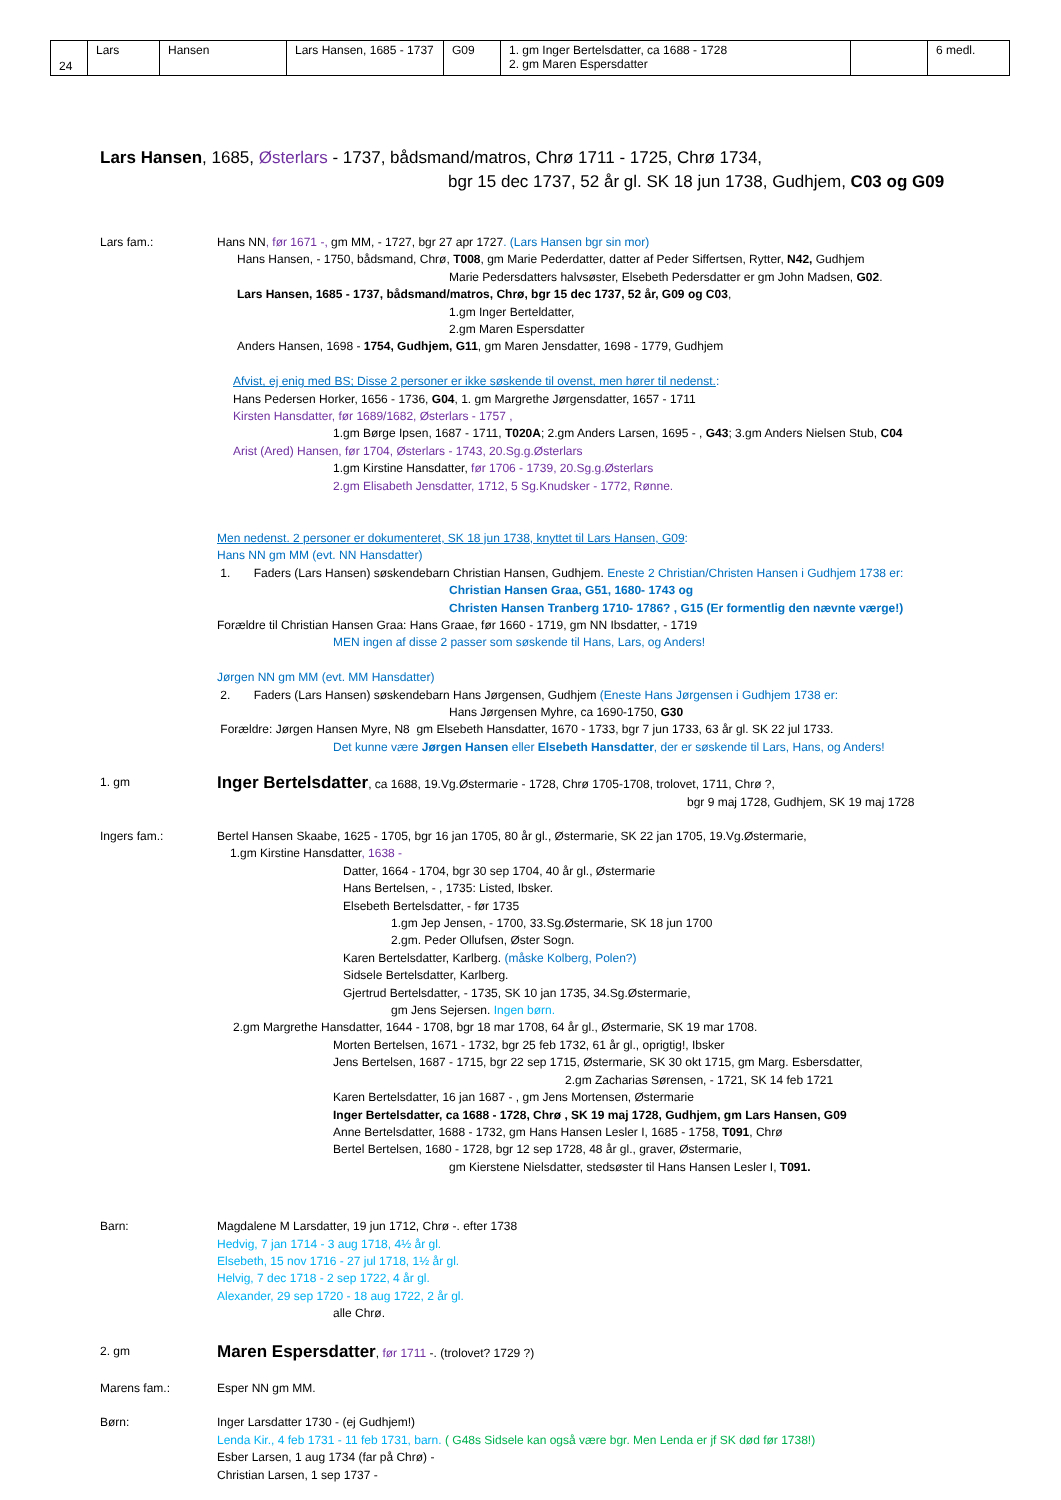| 24 | Lars | Hansen | Lars Hansen, 1685 - 1737 | G09 | 1. gm Inger Bertelsdatter, ca 1688 - 1728 2. gm Maren Espersdatter | | 6 medl. |
Lars Hansen, 1685, Østerlars - 1737, bådsmand/matros, Chrø 1711 - 1725, Chrø 1734,
bgr 15 dec 1737, 52 år gl. SK 18 jun 1738, Gudhjem, C03 og G09
Lars fam.: Hans NN, før 1671 -, gm MM, - 1727, bgr 27 apr 1727. (Lars Hansen bgr sin mor)
Hans Hansen, - 1750, bådsmand, Chrø, T008, gm Marie Pederdatter, datter af Peder Siffertsen, Rytter, N42, Gudhjem
Marie Pedersdatters halvsøster, Elsebeth Pedersdatter er gm John Madsen, G02.
Lars Hansen, 1685 - 1737, bådsmand/matros, Chrø, bgr 15 dec 1737, 52 år, G09 og C03,
1.gm Inger Berteldatter,
2.gm Maren Espersdatter
Anders Hansen, 1698 - 1754, Gudhjem, G11, gm Maren Jensdatter, 1698 - 1779, Gudhjem
Afvist, ej enig med BS; Disse 2 personer er ikke søskende til ovenst, men hører til nedenst.:
Hans Pedersen Horker, 1656 - 1736, G04, 1. gm Margrethe Jørgensdatter, 1657 - 1711
Kirsten Hansdatter, før 1689/1682, Østerlars - 1757 ,
1.gm Børge Ipsen, 1687 - 1711, T020A; 2.gm Anders Larsen, 1695 - , G43; 3.gm Anders Nielsen Stub, C04
Arist (Ared) Hansen, før 1704, Østerlars - 1743, 20.Sg.g.Østerlars
1.gm Kirstine Hansdatter, før 1706 - 1739, 20.Sg.g.Østerlars
2.gm Elisabeth Jensdatter, 1712, 5 Sg.Knudsker - 1772, Rønne.
Men nedenst. 2 personer er dokumenteret, SK 18 jun 1738, knyttet til Lars Hansen, G09:
Hans NN gm MM (evt. NN Hansdatter)
1. Faders (Lars Hansen) søskendebarn Christian Hansen, Gudhjem. Eneste 2 Christian/Christen Hansen i Gudhjem 1738 er:
Christian Hansen Graa, G51, 1680- 1743 og
Christen Hansen Tranberg 1710- 1786? , G15 (Er formentlig den nævnte værge!)
Forældre til Christian Hansen Graa: Hans Graae, før 1660 - 1719, gm NN Ibsdatter, - 1719
MEN ingen af disse 2 passer som søskende til Hans, Lars, og Anders!
Jørgen NN gm MM (evt. MM Hansdatter)
2. Faders (Lars Hansen) søskendebarn Hans Jørgensen, Gudhjem (Eneste Hans Jørgensen i Gudhjem 1738 er:
Hans Jørgensen Myhre, ca 1690-1750, G30
Forældre: Jørgen Hansen Myre, N8 gm Elsebeth Hansdatter, 1670 - 1733, bgr 7 jun 1733, 63 år gl. SK 22 jul 1733.
Det kunne være Jørgen Hansen eller Elsebeth Hansdatter, der er søskende til Lars, Hans, og Anders!
1. gm
Inger Bertelsdatter, ca 1688, 19.Vg.Østermarie - 1728, Chrø 1705-1708, trolovet, 1711, Chrø ?,
bgr 9 maj 1728, Gudhjem, SK 19 maj 1728
Ingers fam.: Bertel Hansen Skaabe, 1625 - 1705, bgr 16 jan 1705, 80 år gl., Østermarie, SK 22 jan 1705, 19.Vg.Østermarie,
1.gm Kirstine Hansdatter, 1638 -
Datter, 1664 - 1704, bgr 30 sep 1704, 40 år gl., Østermarie
Hans Bertelsen, - , 1735: Listed, Ibsker.
Elsebeth Bertelsdatter, - før 1735
1.gm Jep Jensen, - 1700, 33.Sg.Østermarie, SK 18 jun 1700
2.gm. Peder Ollufsen, Øster Sogn.
Karen Bertelsdatter, Karlberg. (måske Kolberg, Polen?)
Sidsele Bertelsdatter, Karlberg.
Gjertrud Bertelsdatter, - 1735, SK 10 jan 1735, 34.Sg.Østermarie,
gm Jens Sejersen. Ingen børn.
2.gm Margrethe Hansdatter, 1644 - 1708, bgr 18 mar 1708, 64 år gl., Østermarie, SK 19 mar 1708.
Morten Bertelsen, 1671 - 1732, bgr 25 feb 1732, 61 år gl., oprigtig!, Ibsker
Jens Bertelsen, 1687 - 1715, bgr 22 sep 1715, Østermarie, SK 30 okt 1715, gm Marg. Esbersdatter,
2.gm Zacharias Sørensen, - 1721, SK 14 feb 1721
Karen Bertelsdatter, 16 jan 1687 - , gm Jens Mortensen, Østermarie
Inger Bertelsdatter, ca 1688 - 1728, Chrø , SK 19 maj 1728, Gudhjem, gm Lars Hansen, G09
Anne Bertelsdatter, 1688 - 1732, gm Hans Hansen Lesler I, 1685 - 1758, T091, Chrø
Bertel Bertelsen, 1680 - 1728, bgr 12 sep 1728, 48 år gl., graver, Østermarie,
gm Kierstene Nielsdatter, stedsøster til Hans Hansen Lesler I, T091.
Barn: Magdalene M Larsdatter, 19 jun 1712, Chrø -. efter 1738
Hedvig, 7 jan 1714 - 3 aug 1718, 4½ år gl.
Elsebeth, 15 nov 1716 - 27 jul 1718, 1½ år gl.
Helvig, 7 dec 1718 - 2 sep 1722, 4 år gl.
Alexander, 29 sep 1720 - 18 aug 1722, 2 år gl.
alle Chrø.
2. gm
Maren Espersdatter, før 1711 -. (trolovet? 1729 ?)
Marens fam.: Esper NN gm MM.
Børn: Inger Larsdatter 1730 - (ej Gudhjem!)
Lenda Kir., 4 feb 1731 - 11 feb 1731, barn. ( G48s Sidsele kan også være bgr. Men Lenda er jf SK død før 1738!)
Esber Larsen, 1 aug 1734 (far på Chrø) -
Christian Larsen, 1 sep 1737 -